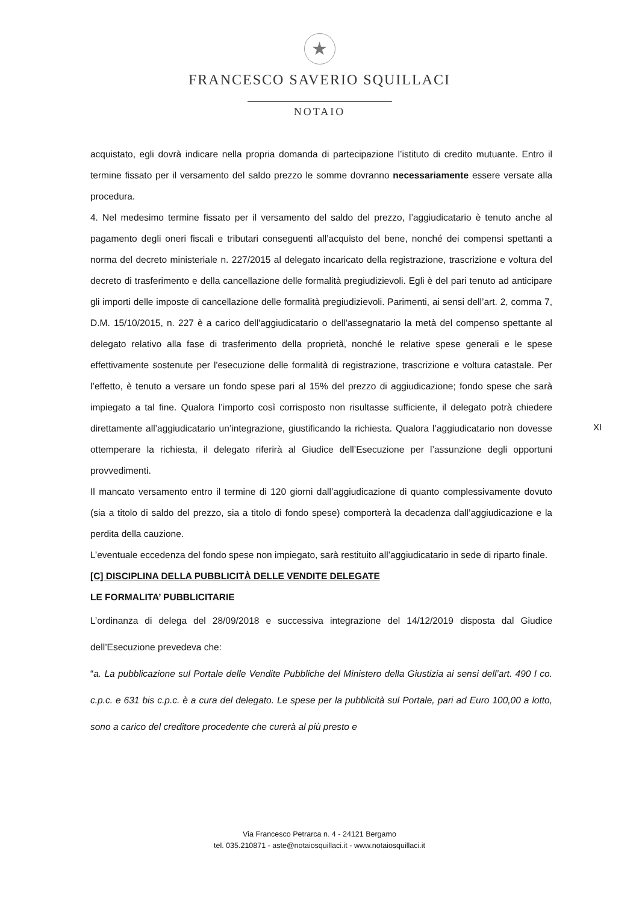★
FRANCESCO SAVERIO SQUILLACI
NOTAIO
acquistato, egli dovrà indicare nella propria domanda di partecipazione l’istituto di credito mutuante. Entro il termine fissato per il versamento del saldo prezzo le somme dovranno necessariamente essere versate alla procedura.
4. Nel medesimo termine fissato per il versamento del saldo del prezzo, l’aggiudicatario è tenuto anche al pagamento degli oneri fiscali e tributari conseguenti all’acquisto del bene, nonché dei compensi spettanti a norma del decreto ministeriale n. 227/2015 al delegato incaricato della registrazione, trascrizione e voltura del decreto di trasferimento e della cancellazione delle formalità pregiudizievoli. Egli è del pari tenuto ad anticipare gli importi delle imposte di cancellazione delle formalità pregiudizievoli. Parimenti, ai sensi dell’art. 2, comma 7, D.M. 15/10/2015, n. 227 è a carico dell'aggiudicatario o dell'assegnatario la metà del compenso spettante al delegato relativo alla fase di trasferimento della proprietà, nonché le relative spese generali e le spese effettivamente sostenute per l'esecuzione delle formalità di registrazione, trascrizione e voltura catastale. Per l’effetto, è tenuto a versare un fondo spese pari al 15% del prezzo di aggiudicazione; fondo spese che sarà impiegato a tal fine. Qualora l’importo così corrisposto non risultasse sufficiente, il delegato potrà chiedere direttamente all’aggiudicatario un’integrazione, giustificando la richiesta. Qualora l’aggiudicatario non dovesse ottemperare la richiesta, il delegato riferirà al Giudice dell’Esecuzione per l’assunzione degli opportuni provvedimenti.
Il mancato versamento entro il termine di 120 giorni dall’aggiudicazione di quanto complessivamente dovuto (sia a titolo di saldo del prezzo, sia a titolo di fondo spese) comporterà la decadenza dall’aggiudicazione e la perdita della cauzione.
L’eventuale eccedenza del fondo spese non impiegato, sarà restituito all’aggiudicatario in sede di riparto finale.
[C] DISCIPLINA DELLA PUBBLICITÀ DELLE VENDITE DELEGATE
LE FORMALITA’ PUBBLICITARIE
L’ordinanza di delega del 28/09/2018 e successiva integrazione del 14/12/2019 disposta dal Giudice dell’Esecuzione prevedeva che:
“a. La pubblicazione sul Portale delle Vendite Pubbliche del Ministero della Giustizia ai sensi dell’art. 490 I co. c.p.c. e 631 bis c.p.c. è a cura del delegato. Le spese per la pubblicità sul Portale, pari ad Euro 100,00 a lotto, sono a carico del creditore procedente che curerà al più presto e
XI
Via Francesco Petrarca n. 4 - 24121 Bergamo
tel. 035.210871 - aste@notaiosquillaci.it - www.notaiosquillaci.it